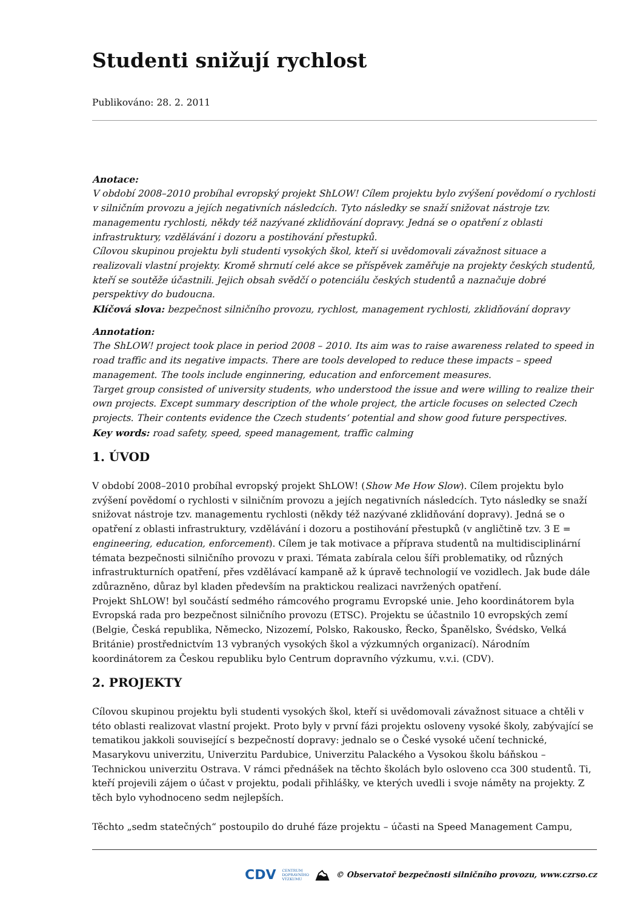Studenti snižují rychlost
Publikováno: 28. 2. 2011
Anotace:
V období 2008–2010 probíhal evropský projekt ShLOW! Cílem projektu bylo zvýšení povědomí o rychlosti v silničním provozu a jejích negativních následcích. Tyto následky se snaží snižovat nástroje tzv. managementu rychlosti, někdy též nazývané zklidňování dopravy. Jedná se o opatření z oblasti infrastruktury, vzdělávání i dozoru a postihování přestupků.
Cílovou skupinou projektu byli studenti vysokých škol, kteří si uvědomovali závažnost situace a realizovali vlastní projekty. Kromě shrnutí celé akce se příspěvek zaměřuje na projekty českých studentů, kteří se soutěže účastnili. Jejich obsah svědčí o potenciálu českých studentů a naznačuje dobré perspektivy do budoucna.
Klíčová slova: bezpečnost silničního provozu, rychlost, management rychlosti, zklidňování dopravy
Annotation:
The ShLOW! project took place in period 2008 – 2010. Its aim was to raise awareness related to speed in road traffic and its negative impacts. There are tools developed to reduce these impacts – speed management. The tools include enginnering, education and enforcement measures.
Target group consisted of university students, who understood the issue and were willing to realize their own projects. Except summary description of the whole project, the article focuses on selected Czech projects. Their contents evidence the Czech students‘ potential and show good future perspectives.
Key words: road safety, speed, speed management, traffic calming
1. ÚVOD
V období 2008–2010 probíhal evropský projekt ShLOW! (Show Me How Slow). Cílem projektu bylo zvýšení povědomí o rychlosti v silničním provozu a jejích negativních následcích. Tyto následky se snaží snižovat nástroje tzv. managementu rychlosti (někdy též nazývané zklidňování dopravy). Jedná se o opatření z oblasti infrastruktury, vzdělávání i dozoru a postihování přestupků (v angličtině tzv. 3 E = engineering, education, enforcement). Cílem je tak motivace a příprava studentů na multidisciplinární témata bezpečnosti silničního provozu v praxi. Témata zabírala celou šíři problematiky, od různých infrastrukturních opatření, přes vzdělávací kampaně až k úpravě technologií ve vozidlech. Jak bude dále zdůrazněno, důraz byl kladen především na praktickou realizaci navržených opatření.
Projekt ShLOW! byl součástí sedmého rámcového programu Evropské unie. Jeho koordinátorem byla Evropská rada pro bezpečnost silničního provozu (ETSC). Projektu se účastnilo 10 evropských zemí (Belgie, Česká republika, Německo, Nizozemí, Polsko, Rakousko, Řecko, Španělsko, Švédsko, Velká Británie) prostřednictvím 13 vybraných vysokých škol a výzkumných organizací). Národním koordinátorem za Českou republiku bylo Centrum dopravního výzkumu, v.v.i. (CDV).
2. PROJEKTY
Cílovou skupinou projektu byli studenti vysokých škol, kteří si uvědomovali závažnost situace a chtěli v této oblasti realizovat vlastní projekt. Proto byly v první fázi projektu osloveny vysoké školy, zabývající se tematikou jakkoli související s bezpečností dopravy: jednalo se o České vysoké učení technické, Masarykovu univerzitu, Univerzitu Pardubice, Univerzitu Palackého a Vysokou školu báňskou – Technickou univerzitu Ostrava. V rámci přednášek na těchto školách bylo osloveno cca 300 studentů. Ti, kteří projevili zájem o účast v projektu, podali přihlášky, ve kterých uvedli i svoje náměty na projekty. Z těch bylo vyhodnoceno sedm nejlepších.
Těchto „sedm statečných“ postoupilo do druhé fáze projektu – účasti na Speed Management Campu,
CDV CENTRUM
DOPRAVNÍHO
VÝZKUMU ⛰ © Observatoř bezpečnosti silničního provozu, www.czrso.cz